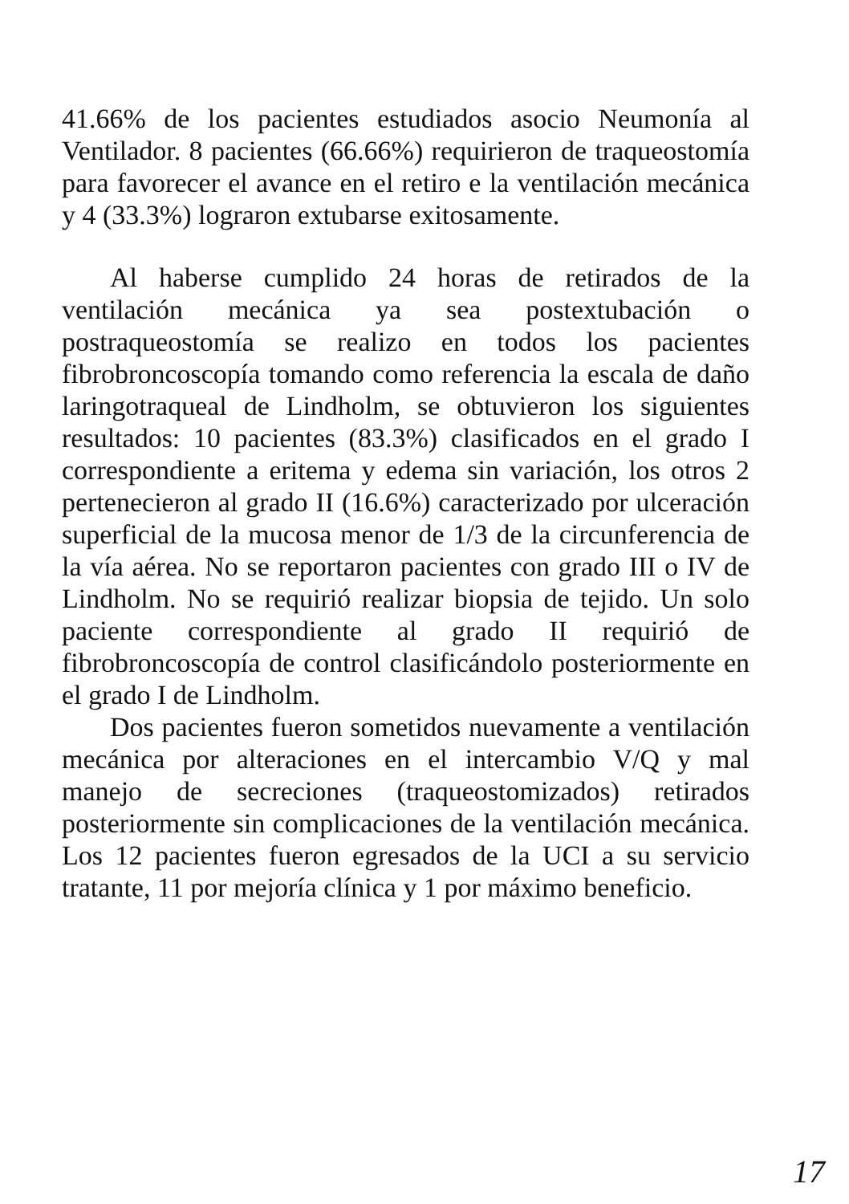41.66% de los pacientes estudiados asocio Neumonía al Ventilador. 8 pacientes (66.66%) requirieron de traqueostomía para favorecer el avance en el retiro e la ventilación mecánica y 4 (33.3%) lograron extubarse exitosamente.
Al haberse cumplido 24 horas de retirados de la ventilación mecánica ya sea postextubación o postraqueostomía se realizo en todos los pacientes fibrobroncoscopía tomando como referencia la escala de daño laringotraqueal de Lindholm, se obtuvieron los siguientes resultados: 10 pacientes (83.3%) clasificados en el grado I correspondiente a eritema y edema sin variación, los otros 2 pertenecieron al grado II (16.6%) caracterizado por ulceración superficial de la mucosa menor de 1/3 de la circunferencia de la vía aérea. No se reportaron pacientes con grado III o IV de Lindholm. No se requirió realizar biopsia de tejido. Un solo paciente correspondiente al grado II requirió de fibrobroncoscopía de control clasificándolo posteriormente en el grado I de Lindholm.
Dos pacientes fueron sometidos nuevamente a ventilación mecánica por alteraciones en el intercambio V/Q y mal manejo de secreciones (traqueostomizados) retirados posteriormente sin complicaciones de la ventilación mecánica. Los 12 pacientes fueron egresados de la UCI a su servicio tratante, 11 por mejoría clínica y 1 por máximo beneficio.
17